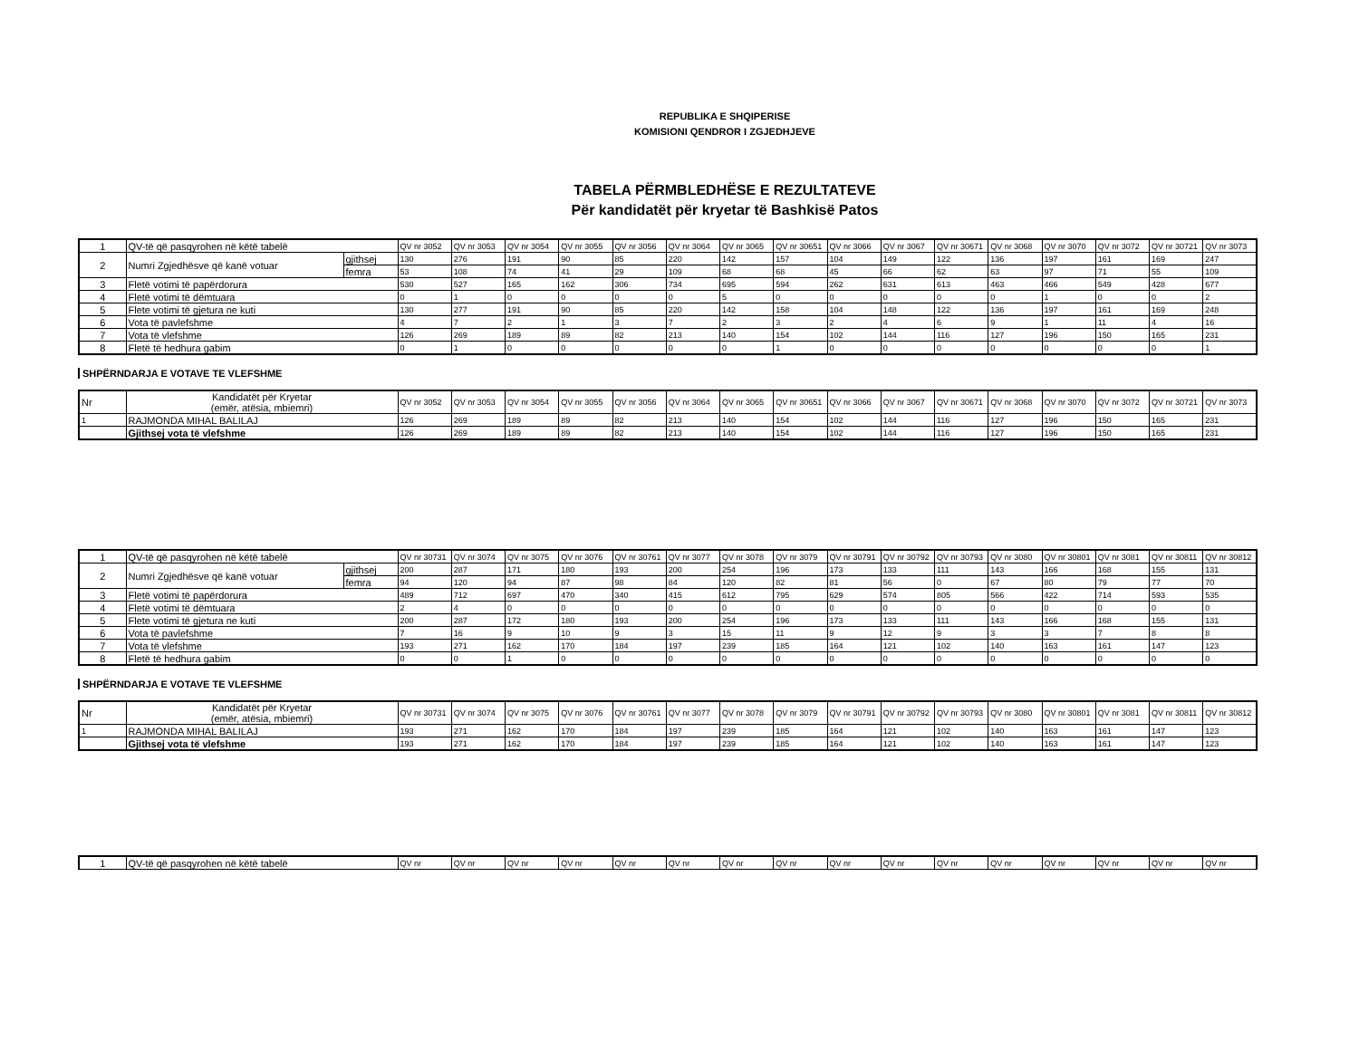REPUBLIKA E SHQIPERISE
KOMISIONI QENDROR I ZGJEDHJEVE
TABELA PËRMBLEDHËSE E REZULTATEVE
Për kandidatët për kryetar të Bashkisë Patos
| 1 | QV-të që pasqyrohen në këtë tabelë | | QV nr 3052 | QV nr 3053 | QV nr 3054 | QV nr 3055 | QV nr 3056 | QV nr 3064 | QV nr 3065 | QV nr 30651 | QV nr 3066 | QV nr 3067 | QV nr 30671 | QV nr 3068 | QV nr 3070 | QV nr 3072 | QV nr 30721 | QV nr 3073 |
| 2 | Numri Zgjedhësve që kanë votuar | gjithsej | 130 | 276 | 191 | 90 | 85 | 220 | 142 | 157 | 104 | 149 | 122 | 136 | 197 | 161 | 169 | 247 |
| | | femra | 53 | 108 | 74 | 41 | 29 | 109 | 68 | 68 | 45 | 66 | 62 | 63 | 97 | 71 | 55 | 109 |
| 3 | Fletë votimi të papërdorura | | 530 | 527 | 165 | 162 | 306 | 734 | 695 | 594 | 262 | 631 | 613 | 463 | 466 | 549 | 428 | 677 |
| 4 | Fletë votimi të dëmtuara | | 0 | 1 | 0 | 0 | 0 | 0 | 5 | 0 | 0 | 0 | 0 | 0 | 1 | 0 | 0 | 2 |
| 5 | Flete votimi të gjetura ne kuti | | 130 | 277 | 191 | 90 | 85 | 220 | 142 | 158 | 104 | 148 | 122 | 136 | 197 | 161 | 169 | 248 |
| 6 | Vota të pavlefshme | | 4 | 7 | 2 | 1 | 3 | 7 | 2 | 3 | 2 | 4 | 6 | 9 | 1 | 11 | 4 | 16 |
| 7 | Vota të vlefshme | | 126 | 269 | 189 | 89 | 82 | 213 | 140 | 154 | 102 | 144 | 116 | 127 | 196 | 150 | 165 | 231 |
| 8 | Fletë të hedhura gabim | | 0 | 1 | 0 | 0 | 0 | 0 | 0 | 1 | 0 | 0 | 0 | 0 | 0 | 0 | 0 | 1 |
SHPËRNDARJA E VOTAVE TE VLEFSHME
| Nr | Kandidatët për Kryetar (emër, atësia, mbiemri) | QV nr 3052 | QV nr 3053 | QV nr 3054 | QV nr 3055 | QV nr 3056 | QV nr 3064 | QV nr 3065 | QV nr 30651 | QV nr 3066 | QV nr 3067 | QV nr 30671 | QV nr 3068 | QV nr 3070 | QV nr 3072 | QV nr 30721 | QV nr 3073 |
| 1 | RAJMONDA MIHAL BALILAJ | 126 | 269 | 189 | 89 | 82 | 213 | 140 | 154 | 102 | 144 | 116 | 127 | 196 | 150 | 165 | 231 |
| | Gjithsej vota të vlefshme | 126 | 269 | 189 | 89 | 82 | 213 | 140 | 154 | 102 | 144 | 116 | 127 | 196 | 150 | 165 | 231 |
| 1 | QV-të që pasqyrohen në këtë tabelë | | QV nr 30731 | QV nr 3074 | QV nr 3075 | QV nr 3076 | QV nr 30761 | QV nr 3077 | QV nr 3078 | QV nr 3079 | QV nr 30791 | QV nr 30792 | QV nr 30793 | QV nr 3080 | QV nr 30801 | QV nr 3081 | QV nr 30811 | QV nr 30812 |
| 2 | Numri Zgjedhësve që kanë votuar | gjithsej | 200 | 287 | 171 | 180 | 193 | 200 | 254 | 196 | 173 | 133 | 111 | 143 | 166 | 168 | 155 | 131 |
| | | femra | 94 | 120 | 94 | 87 | 98 | 84 | 120 | 82 | 81 | 56 | 0 | 67 | 80 | 79 | 77 | 70 |
| 3 | Fletë votimi të papërdorura | | 489 | 712 | 697 | 470 | 340 | 415 | 612 | 795 | 629 | 574 | 805 | 566 | 422 | 714 | 593 | 535 |
| 4 | Fletë votimi të dëmtuara | | 2 | 4 | 0 | 0 | 0 | 0 | 0 | 0 | 0 | 0 | 0 | 0 | 0 | 0 | 0 | 0 |
| 5 | Flete votimi të gjetura ne kuti | | 200 | 287 | 172 | 180 | 193 | 200 | 254 | 196 | 173 | 133 | 111 | 143 | 166 | 168 | 155 | 131 |
| 6 | Vota të pavlefshme | | 7 | 16 | 9 | 10 | 9 | 3 | 15 | 11 | 9 | 12 | 9 | 3 | 3 | 7 | 8 | 8 |
| 7 | Vota të vlefshme | | 193 | 271 | 162 | 170 | 184 | 197 | 239 | 185 | 164 | 121 | 102 | 140 | 163 | 161 | 147 | 123 |
| 8 | Fletë të hedhura gabim | | 0 | 0 | 1 | 0 | 0 | 0 | 0 | 0 | 0 | 0 | 0 | 0 | 0 | 0 | 0 | 0 |
SHPËRNDARJA E VOTAVE TE VLEFSHME
| Nr | Kandidatët për Kryetar (emër, atësia, mbiemri) | QV nr 30731 | QV nr 3074 | QV nr 3075 | QV nr 3076 | QV nr 30761 | QV nr 3077 | QV nr 3078 | QV nr 3079 | QV nr 30791 | QV nr 30792 | QV nr 30793 | QV nr 3080 | QV nr 30801 | QV nr 3081 | QV nr 30811 | QV nr 30812 |
| 1 | RAJMONDA MIHAL BALILAJ | 193 | 271 | 162 | 170 | 184 | 197 | 239 | 185 | 164 | 121 | 102 | 140 | 163 | 161 | 147 | 123 |
| | Gjithsej vota të vlefshme | 193 | 271 | 162 | 170 | 184 | 197 | 239 | 185 | 164 | 121 | 102 | 140 | 163 | 161 | 147 | 123 |
| 1 | QV-të që pasqyrohen në këtë tabelë | QV nr | QV nr | QV nr | QV nr | QV nr | QV nr | QV nr | QV nr | QV nr | QV nr | QV nr | QV nr | QV nr | QV nr | QV nr | QV nr |